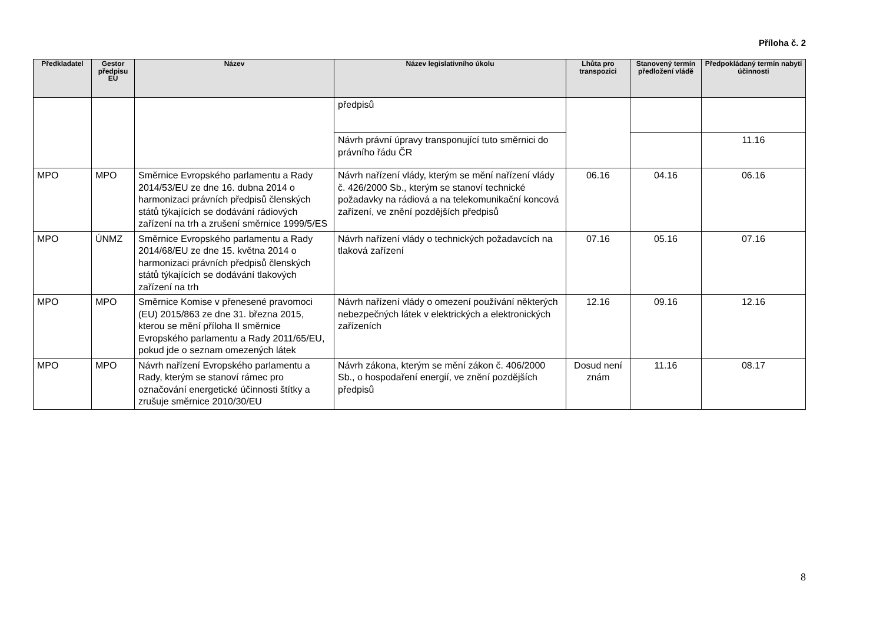Příloha č. 2
| Předkladatel | Gestor předpisu EU | Název | Název legislativního úkolu | Lhůta pro transpozici | Stanovený termín předložení vládě | Předpokládaný termín nabytí účinnosti |
| --- | --- | --- | --- | --- | --- | --- |
| | | | předpisů | | | |
| | | | Návrh právní úpravy transponující tuto směrnici do právního řádu ČR | | | 11.16 |
| MPO | MPO | Směrnice Evropského parlamentu a Rady 2014/53/EU ze dne 16. dubna 2014 o harmonizaci právních předpisů členských států týkajících se dodávání rádiových zařízení na trh a zrušení směrnice 1999/5/ES | Návrh nařízení vlády, kterým se mění nařízení vlády č. 426/2000 Sb., kterým se stanoví technické požadavky na rádiová a na telekomunikační koncová zařízení, ve znění pozdějších předpisů | 06.16 | 04.16 | 06.16 |
| MPO | ÚNMZ | Směrnice Evropského parlamentu a Rady 2014/68/EU ze dne 15. května 2014 o harmonizaci právních předpisů členských států týkajících se dodávání tlakových zařízení na trh | Návrh nařízení vlády o technických požadavcích na tlaková zařízení | 07.16 | 05.16 | 07.16 |
| MPO | MPO | Směrnice Komise v přenesené pravomoci (EU) 2015/863 ze dne 31. března 2015, kterou se mění příloha II směrnice Evropského parlamentu a Rady 2011/65/EU, pokud jde o seznam omezených látek | Návrh nařízení vlády o omezení používání některých nebezpečných látek v elektrických a elektronických zařízeních | 12.16 | 09.16 | 12.16 |
| MPO | MPO | Návrh nařízení Evropského parlamentu a Rady, kterým se stanoví rámec pro označování energetické účinnosti štítky a zrušuje směrnice 2010/30/EU | Návrh zákona, kterým se mění zákon č. 406/2000 Sb., o hospodaření energií, ve znění pozdějších předpisů | Dosud není znám | 11.16 | 08.17 |
8